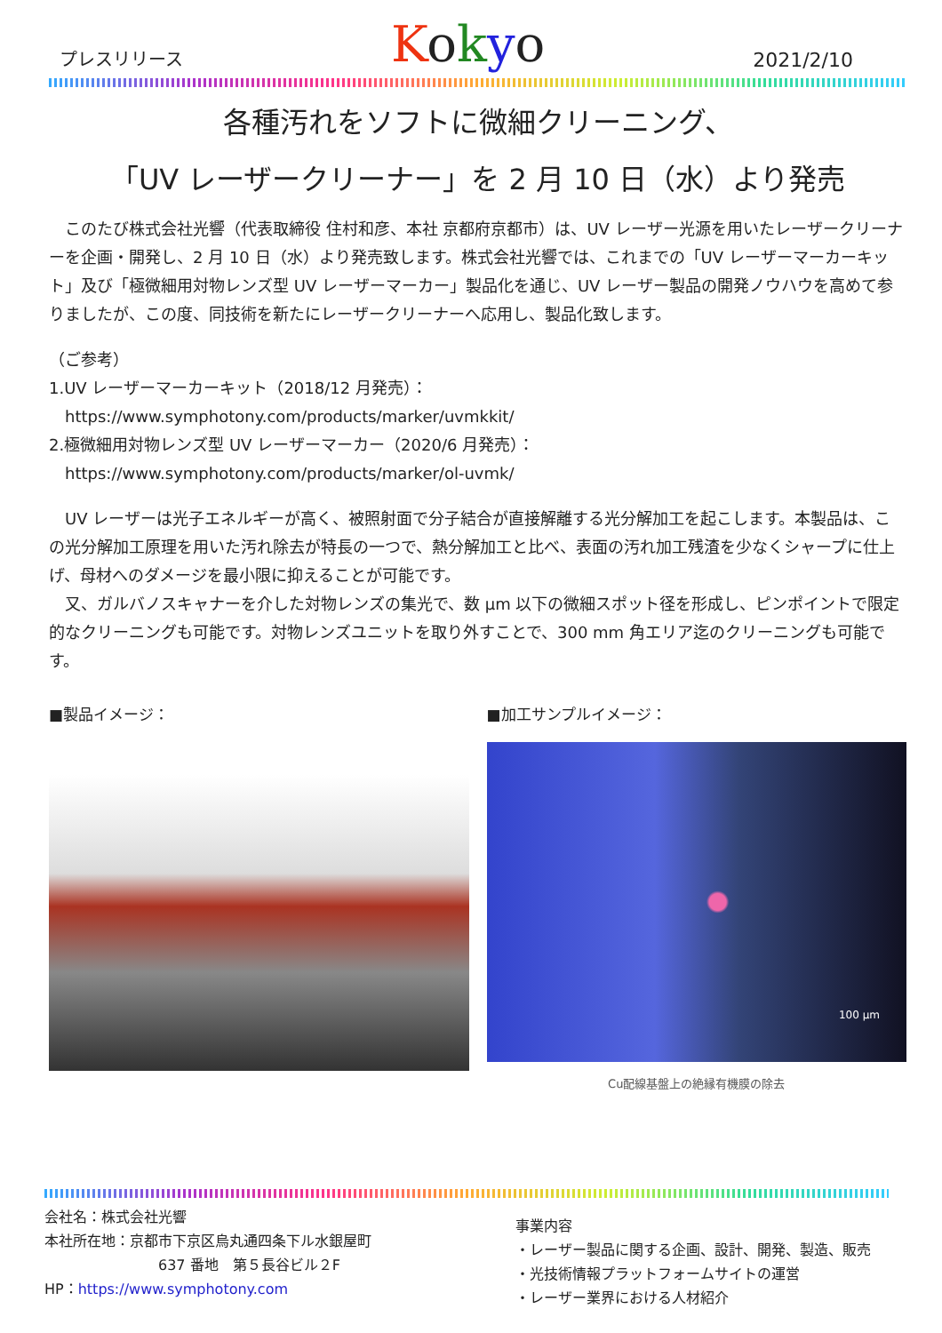プレスリリース Kokyo 2021/2/10
各種汚れをソフトに微細クリーニング、
「UV レーザークリーナー」を 2 月 10 日（水）より発売
　このたび株式会社光響（代表取締役 住村和彦、本社 京都府京都市）は、UV レーザー光源を用いたレーザークリーナーを企画・開発し、2 月 10 日（水）より発売致します。株式会社光響では、これまでの「UV レーザーマーカーキット」及び「極微細用対物レンズ型 UV レーザーマーカー」製品化を通じ、UV レーザー製品の開発ノウハウを高めて参りましたが、この度、同技術を新たにレーザークリーナーへ応用し、製品化致します。
（ご参考）
1.UV レーザーマーカーキット（2018/12 月発売）：
　https://www.symphotony.com/products/marker/uvmkkit/
2.極微細用対物レンズ型 UV レーザーマーカー（2020/6 月発売）：
　https://www.symphotony.com/products/marker/ol-uvmk/
　UV レーザーは光子エネルギーが高く、被照射面で分子結合が直接解離する光分解加工を起こします。本製品は、この光分解加工原理を用いた汚れ除去が特長の一つで、熱分解加工と比べ、表面の汚れ加工残渣を少なくシャープに仕上げ、母材へのダメージを最小限に抑えることが可能です。
　又、ガルバノスキャナーを介した対物レンズの集光で、数 μm 以下の微細スポット径を形成し、ピンポイントで限定的なクリーニングも可能です。対物レンズユニットを取り外すことで、300 mm 角エリア迄のクリーニングも可能です。
■製品イメージ： ■加工サンプルイメージ：
100 μm
Cu配線基盤上の絶縁有機膜の除去
会社名：株式会社光響
本社所在地：京都市下京区烏丸通四条下ル水銀屋町
　　　　　　　　637 番地　第５長谷ビル２F
HP：https://www.symphotony.com
事業内容
・レーザー製品に関する企画、設計、開発、製造、販売
・光技術情報プラットフォームサイトの運営
・レーザー業界における人材紹介